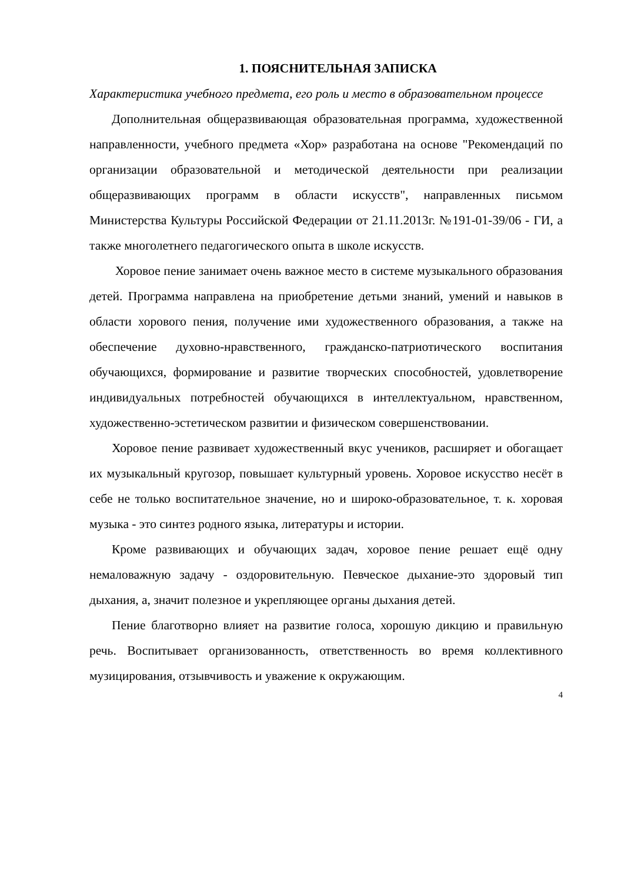1. ПОЯСНИТЕЛЬНАЯ ЗАПИСКА
Характеристика учебного предмета, его роль и место в образовательном процессе
Дополнительная общеразвивающая образовательная программа, художественной направленности, учебного предмета «Хор» разработана на основе "Рекомендаций по организации образовательной и методической деятельности при реализации общеразвивающих программ в области искусств", направленных письмом Министерства Культуры Российской Федерации от 21.11.2013г. №191-01-39/06 - ГИ, а также многолетнего педагогического опыта в школе искусств.
Хоровое пение занимает очень важное место в системе музыкального образования детей. Программа направлена на приобретение детьми знаний, умений и навыков в области хорового пения, получение ими художественного образования, а также на обеспечение духовно-нравственного, гражданско-патриотического воспитания обучающихся, формирование и развитие творческих способностей, удовлетворение индивидуальных потребностей обучающихся в интеллектуальном, нравственном, художественно-эстетическом развитии и физическом совершенствовании.
Хоровое пение развивает художественный вкус учеников, расширяет и обогащает их музыкальный кругозор, повышает культурный уровень. Хоровое искусство несёт в себе не только воспитательное значение, но и широко-образовательное, т. к. хоровая музыка - это синтез родного языка, литературы и истории.
Кроме развивающих и обучающих задач, хоровое пение решает ещё одну немаловажную задачу - оздоровительную. Певческое дыхание-это здоровый тип дыхания, а, значит полезное и укрепляющее органы дыхания детей.
Пение благотворно влияет на развитие голоса, хорошую дикцию и правильную речь. Воспитывает организованность, ответственность во время коллективного музицирования, отзывчивость и уважение к окружающим.
4